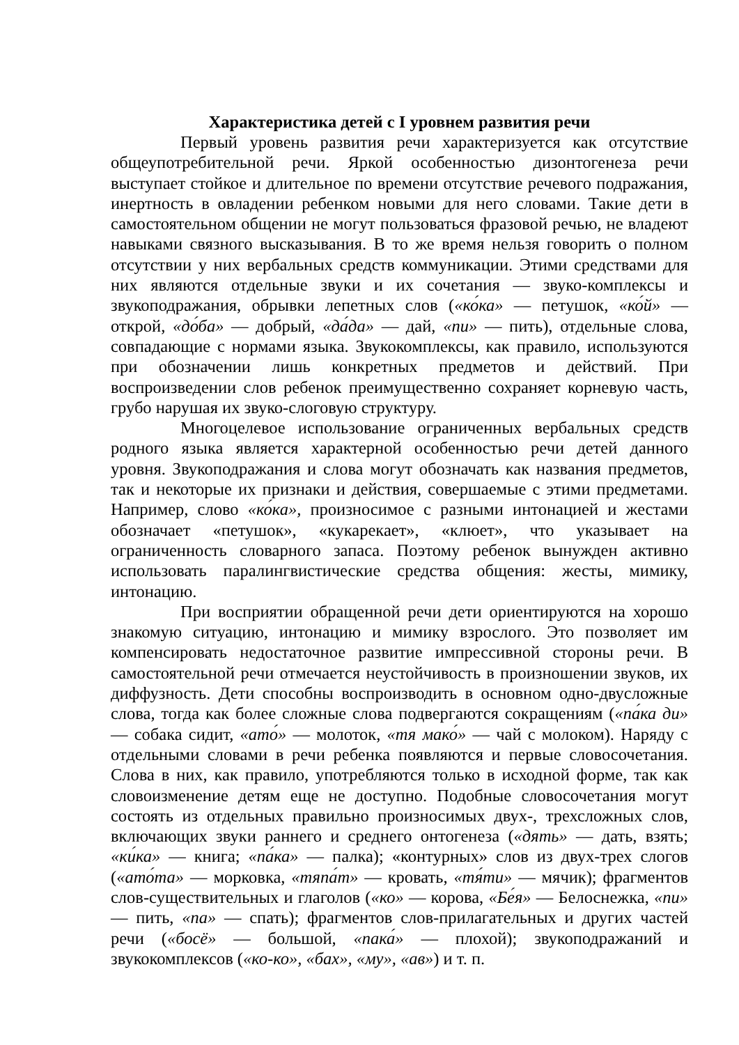Характеристика детей с I уровнем развития речи
Первый уровень развития речи характеризуется как отсутствие общеупотребительной речи. Яркой особенностью дизонтогенеза речи выступает стойкое и длительное по времени отсутствие речевого подражания, инертность в овладении ребенком новыми для него словами. Такие дети в самостоятельном общении не могут пользоваться фразовой речью, не владеют навыками связного высказывания. В то же время нельзя говорить о полном отсутствии у них вербальных средств коммуникации. Этими средствами для них являются отдельные звуки и их сочетания — звуко-комплексы и звукоподражания, обрывки лепетных слов («ко́ка» — петушок, «ко́й» — открой, «до́ба» — добрый, «да́да» — дай, «пи» — пить), отдельные слова, совпадающие с нормами языка. Звукокомплексы, как правило, используются при обозначении лишь конкретных предметов и действий. При воспроизведении слов ребенок преимущественно сохраняет корневую часть, грубо нарушая их звуко-слоговую структуру.
Многоцелевое использование ограниченных вербальных средств родного языка является характерной особенностью речи детей данного уровня. Звукоподражания и слова могут обозначать как названия предметов, так и некоторые их признаки и действия, совершаемые с этими предметами. Например, слово «ко́ка», произносимое с разными интонацией и жестами обозначает «петушок», «кукарекает», «клюет», что указывает на ограниченность словарного запаса. Поэтому ребенок вынужден активно использовать паралингвистические средства общения: жесты, мимику, интонацию.
При восприятии обращенной речи дети ориентируются на хорошо знакомую ситуацию, интонацию и мимику взрослого. Это позволяет им компенсировать недостаточное развитие импрессивной стороны речи. В самостоятельной речи отмечается неустойчивость в произношении звуков, их диффузность. Дети способны воспроизводить в основном одно-двусложные слова, тогда как более сложные слова подвергаются сокращениям («па́ка ди» — собака сидит, «ато́» — молоток, «тя мако́» — чай с молоком). Наряду с отдельными словами в речи ребенка появляются и первые словосочетания. Слова в них, как правило, употребляются только в исходной форме, так как словоизменение детям еще не доступно. Подобные словосочетания могут состоять из отдельных правильно произносимых двух-, трехсложных слов, включающих звуки раннего и среднего онтогенеза («дять» — дать, взять; «ки́ка» — книга; «па́ка» — палка); «контурных» слов из двух-трех слогов («ато́та» — морковка, «тяпа́т» — кровать, «тя́ти» — мячик); фрагментов слов-существительных и глаголов («ко» — корова, «Бе́я» — Белоснежка, «пи» — пить, «па» — спать); фрагментов слов-прилагательных и других частей речи («босё» — большой, «пака́» — плохой); звукоподражаний и звукокомплексов («ко-ко», «бах», «му», «ав») и т. п.